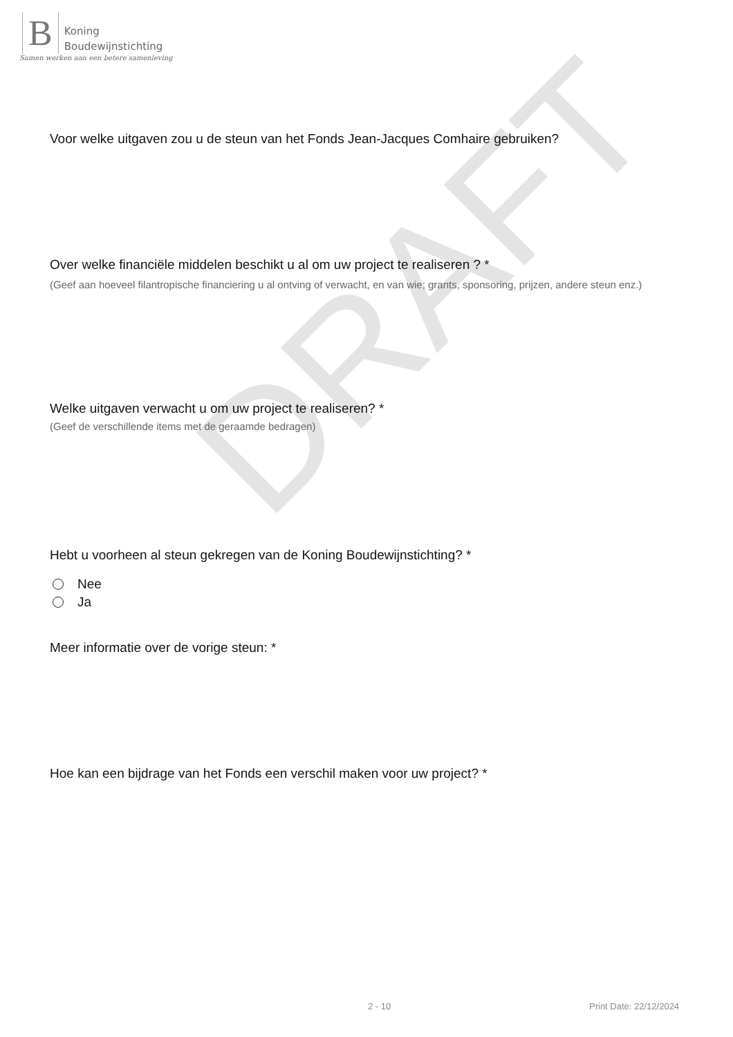B
Koning
Boudewijnstichting
Samen werken aan een betere samenleving
DRAFT
Voor welke uitgaven zou u de steun van het Fonds Jean-Jacques Comhaire gebruiken?
Over welke financiële middelen beschikt u al om uw project te realiseren ? *
(Geef aan hoeveel filantropische financiering u al ontving of verwacht, en van wie; grants, sponsoring, prijzen, andere steun enz.)
Welke uitgaven verwacht u om uw project te realiseren? *
(Geef de verschillende items met de geraamde bedragen)
Hebt u voorheen al steun gekregen van de Koning Boudewijnstichting? *
Nee
Ja
Meer informatie over de vorige steun: *
Hoe kan een bijdrage van het Fonds een verschil maken voor uw project? *
2 - 10 Print Date: 22/12/2024